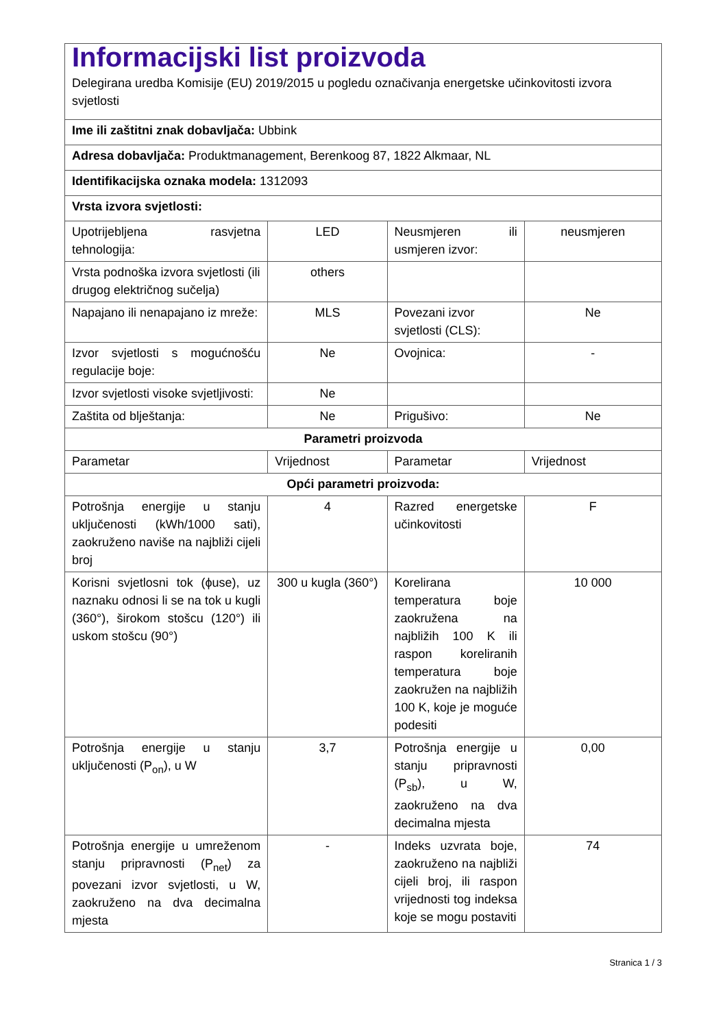| Informacijski list proizvoda Delegirana uredba Komisije (EU) 2019/2015 u pogledu označivanja energetske učinkovitosti izvora svjetlosti | | | |
| Ime ili zaštitni znak dobavljača: Ubbink | | | |
| Adresa dobavljača: Produktmanagement, Berenkoog 87, 1822 Alkmaar, NL | | | |
| Identifikacijska oznaka modela: 1312093 | | | |
| Vrsta izvora svjetlosti: | | | |
| Upotrijebljena rasvjetna tehnologija: | LED | Neusmjeren ili usmjeren izvor: | neusmjeren |
| Vrsta podnoška izvora svjetlosti (ili drugog električnog sučelja) | others | | |
| Napajano ili nenapajano iz mreže: | MLS | Povezani izvor svjetlosti (CLS): | Ne |
| Izvor svjetlosti s mogućnošću regulacije boje: | Ne | Ovojnica: | - |
| Izvor svjetlosti visoke svjetljivosti: | Ne | | |
| Zaštita od blještanja: | Ne | Prigušivo: | Ne |
| Parametri proizvoda | | | |
| Parametar | Vrijednost | Parametar | Vrijednost |
| Opći parametri proizvoda: | | | |
| Potrošnja energije u stanju uključenosti (kWh/1000 sati), zaokruženo naviše na najbliži cijeli broj | 4 | Razred energetske učinkovitosti | F |
| Korisni svjetlosni tok (ϕuse), uz naznaku odnosi li se na tok u kugli (360°), širokom stošcu (120°) ili uskom stošcu (90°) | 300 u kugla (360°) | Korelirana temperatura boje zaokružena na najbližih 100 K ili raspon koreliranih temperatura boje zaokružen na najbližih 100 K, koje je moguće podesiti | 10 000 |
| Potrošnja energije u stanju uključenosti (P<sub>on</sub>), u W | 3,7 | Potrošnja energije u stanju pripravnosti (P<sub>sb</sub>), u W, zaokruženo na dva decimalna mjesta | 0,00 |
| Potrošnja energije u umreženom stanju pripravnosti (P<sub>net</sub>) za povezani izvor svjetlosti, u W, zaokruženo na dva decimalna mjesta | - | Indeks uzvrata boje, zaokruženo na najbliži cijeli broj, ili raspon vrijednosti tog indeksa koje se mogu postaviti | 74 |
Stranica 1 / 3